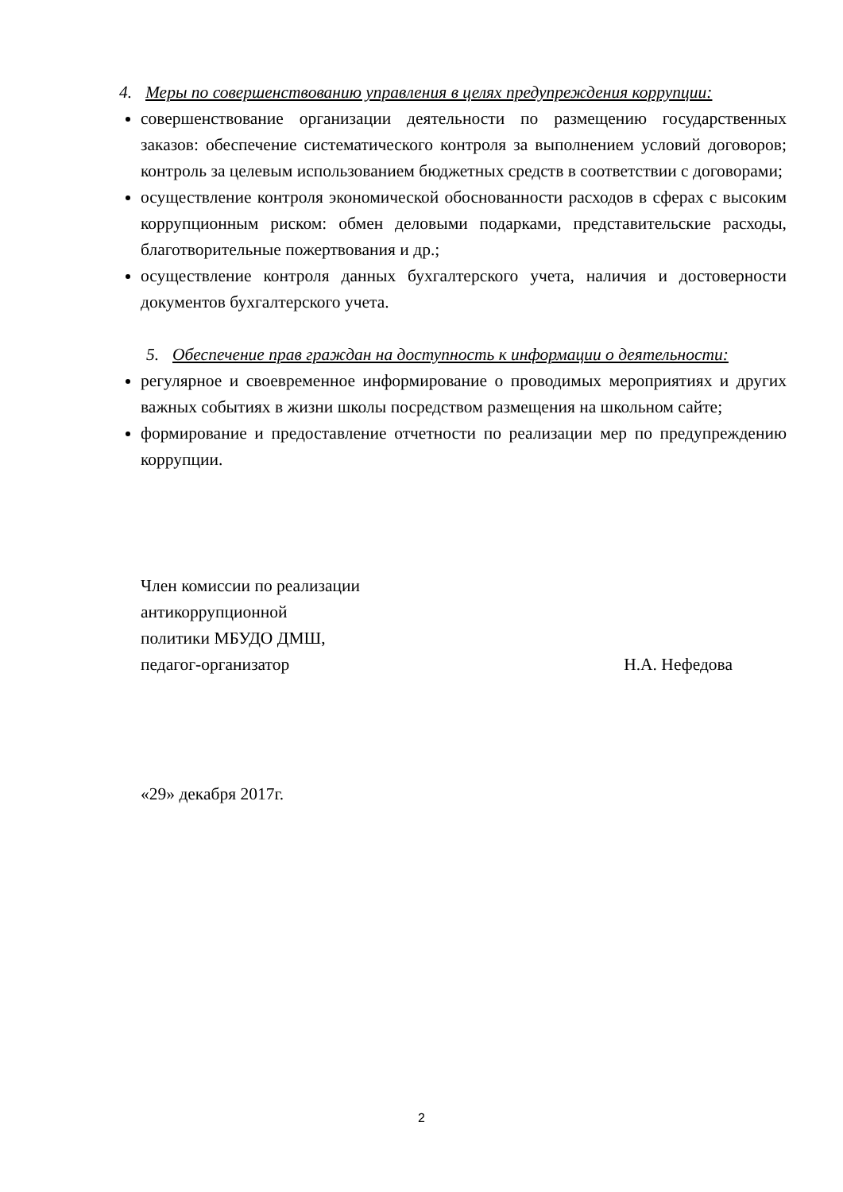4. Меры по совершенствованию управления в целях предупреждения коррупции:
совершенствование организации деятельности по размещению государственных заказов: обеспечение систематического контроля за выполнением условий договоров; контроль за целевым использованием бюджетных средств в соответствии с договорами;
осуществление контроля экономической обоснованности расходов в сферах с высоким коррупционным риском: обмен деловыми подарками, представительские расходы, благотворительные пожертвования и др.;
осуществление контроля данных бухгалтерского учета, наличия и достоверности документов бухгалтерского учета.
5. Обеспечение прав граждан на доступность к информации о деятельности:
регулярное и своевременное информирование о проводимых мероприятиях и других важных событиях в жизни школы посредством размещения на школьном сайте;
формирование и предоставление отчетности по реализации мер по предупреждению коррупции.
Член комиссии по реализации
антикоррупционной
политики МБУДО ДМШ,
педагог-организатор Н.А. Нефедова
«29» декабря 2017г.
2